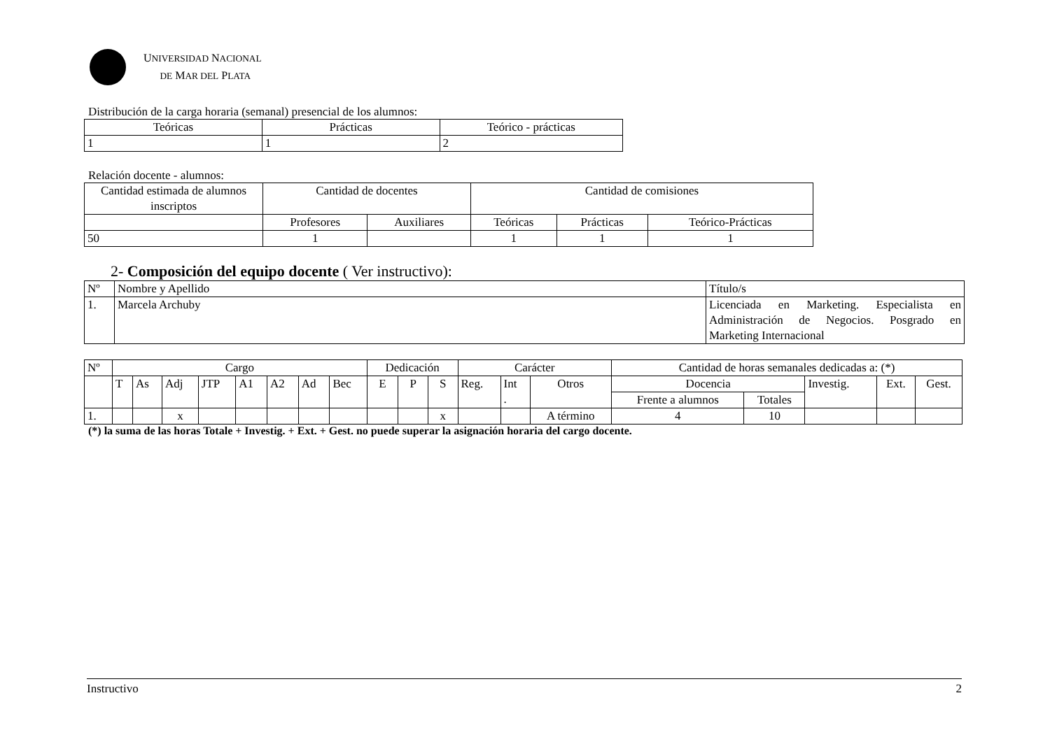UNIVERSIDAD NACIONAL
DE MAR DEL PLATA
Distribución de la carga horaria (semanal) presencial de los alumnos:
| Teóricas | Prácticas | Teórico - prácticas |
| --- | --- | --- |
| 1 | 1 | 2 |
Relación docente - alumnos:
| Cantidad estimada de alumnos inscriptos | Cantidad de docentes | | Cantidad de comisiones | | |
| | Profesores | Auxiliares | Teóricas | Prácticas | Teórico-Prácticas |
| 50 | 1 | | 1 | 1 | 1 |
2- Composición del equipo docente ( Ver instructivo):
| Nº | Nombre y Apellido | Título/s |
| 1. | Marcela Archuby | Licenciada en Marketing. Especialista en Administración de Negocios. Posgrado en Marketing Internacional |
| Nº | Cargo | | | | | | | | Dedicación | | | Carácter | | | Cantidad de horas semanales dedicadas a: (*) | | | | |
| | T | As | Adj | JTP | A1 | A2 | Ad | Bec | E | P | S | Reg. | Int . | Otros | Docencia | | Investig. | Ext. | Gest. |
| | | | | | | | | | | | | | | | Frente a alumnos | Totales | | | |
| 1. | | | x | | | | | | | | x | | | A término | 4 | 10 | | | |
(*) la suma de las horas Totale + Investig. + Ext. + Gest. no puede superar la asignación horaria del cargo docente.
Instructivo 2